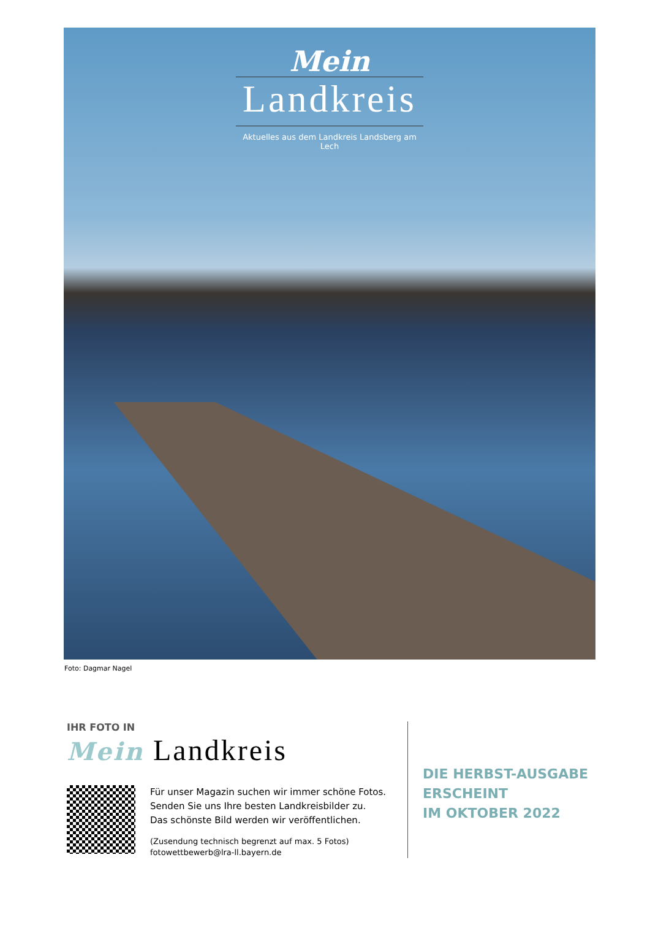Mein
Landkreis
Aktuelles aus dem Landkreis Landsberg am Lech
Foto: Dagmar Nagel
IHR FOTO IN
Mein Landkreis
Für unser Magazin suchen wir immer schöne Fotos.
Senden Sie uns Ihre besten Landkreisbilder zu.
Das schönste Bild werden wir veröffentlichen.
(Zusendung technisch begrenzt auf max. 5 Fotos)
fotowettbewerb@lra-ll.bayern.de
DIE HERBST-AUSGABE
ERSCHEINT
IM OKTOBER 2022